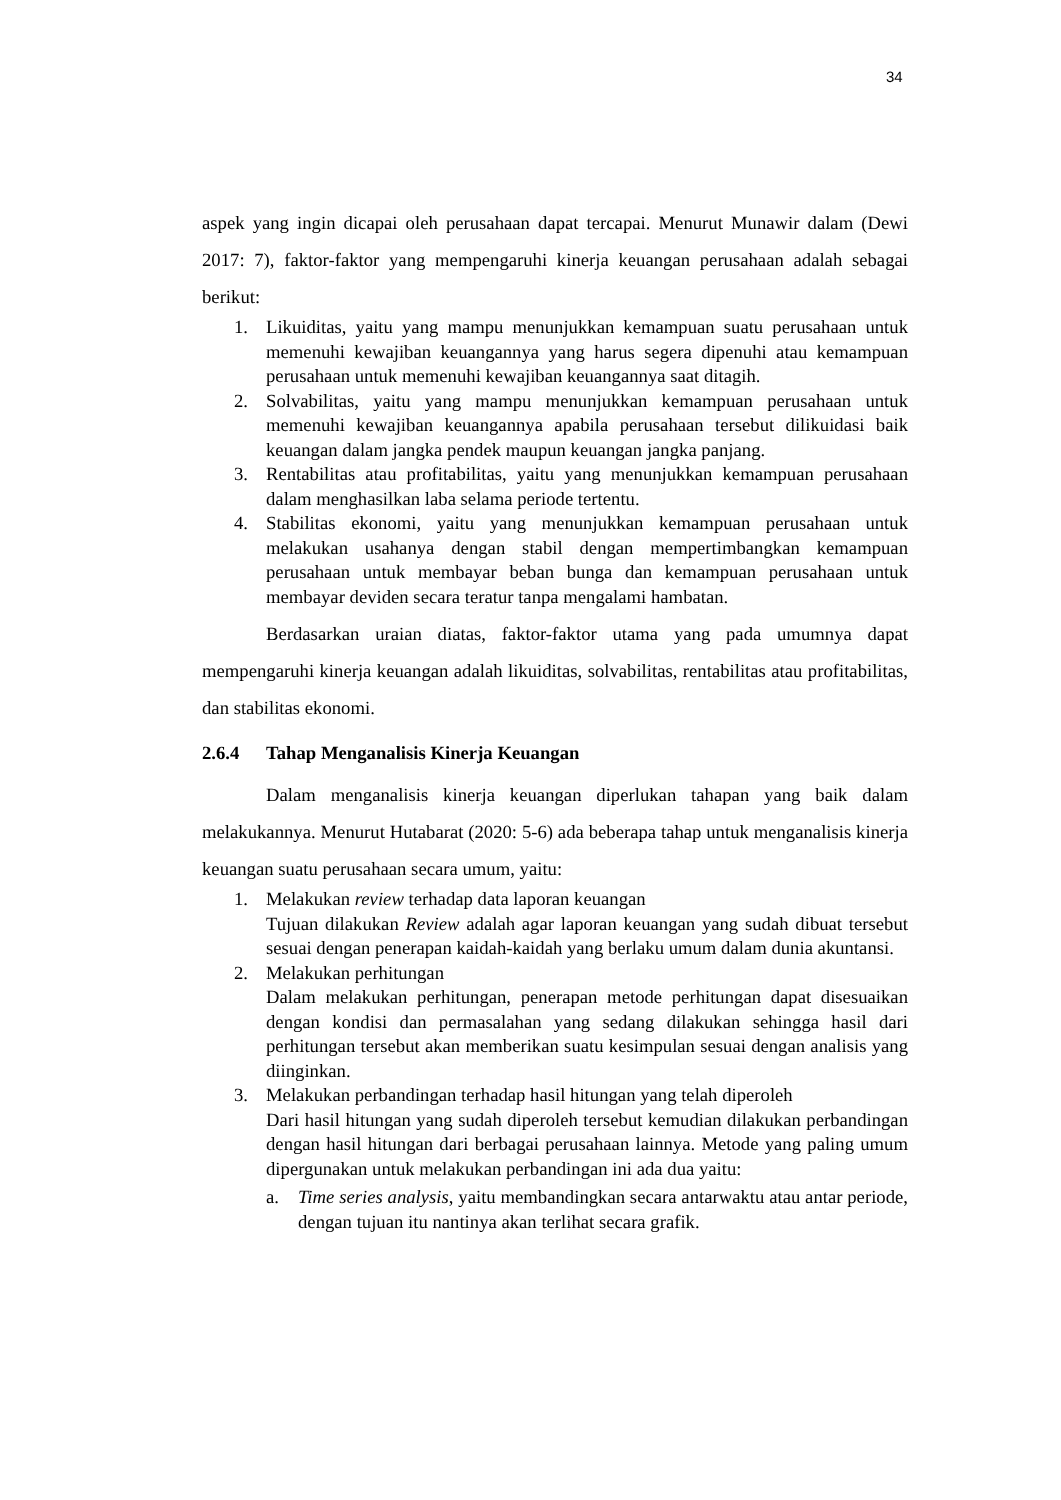34
aspek yang ingin dicapai oleh perusahaan dapat tercapai. Menurut Munawir dalam (Dewi 2017: 7), faktor-faktor yang mempengaruhi kinerja keuangan perusahaan adalah sebagai berikut:
1. Likuiditas, yaitu yang mampu menunjukkan kemampuan suatu perusahaan untuk memenuhi kewajiban keuangannya yang harus segera dipenuhi atau kemampuan perusahaan untuk memenuhi kewajiban keuangannya saat ditagih.
2. Solvabilitas, yaitu yang mampu menunjukkan kemampuan perusahaan untuk memenuhi kewajiban keuangannya apabila perusahaan tersebut dilikuidasi baik keuangan dalam jangka pendek maupun keuangan jangka panjang.
3. Rentabilitas atau profitabilitas, yaitu yang menunjukkan kemampuan perusahaan dalam menghasilkan laba selama periode tertentu.
4. Stabilitas ekonomi, yaitu yang menunjukkan kemampuan perusahaan untuk melakukan usahanya dengan stabil dengan mempertimbangkan kemampuan perusahaan untuk membayar beban bunga dan kemampuan perusahaan untuk membayar deviden secara teratur tanpa mengalami hambatan.
Berdasarkan uraian diatas, faktor-faktor utama yang pada umumnya dapat mempengaruhi kinerja keuangan adalah likuiditas, solvabilitas, rentabilitas atau profitabilitas, dan stabilitas ekonomi.
2.6.4 Tahap Menganalisis Kinerja Keuangan
Dalam menganalisis kinerja keuangan diperlukan tahapan yang baik dalam melakukannya. Menurut Hutabarat (2020: 5-6) ada beberapa tahap untuk menganalisis kinerja keuangan suatu perusahaan secara umum, yaitu:
1. Melakukan review terhadap data laporan keuangan
Tujuan dilakukan Review adalah agar laporan keuangan yang sudah dibuat tersebut sesuai dengan penerapan kaidah-kaidah yang berlaku umum dalam dunia akuntansi.
2. Melakukan perhitungan
Dalam melakukan perhitungan, penerapan metode perhitungan dapat disesuaikan dengan kondisi dan permasalahan yang sedang dilakukan sehingga hasil dari perhitungan tersebut akan memberikan suatu kesimpulan sesuai dengan analisis yang diinginkan.
3. Melakukan perbandingan terhadap hasil hitungan yang telah diperoleh
Dari hasil hitungan yang sudah diperoleh tersebut kemudian dilakukan perbandingan dengan hasil hitungan dari berbagai perusahaan lainnya. Metode yang paling umum dipergunakan untuk melakukan perbandingan ini ada dua yaitu:
a. Time series analysis, yaitu membandingkan secara antarwaktu atau antar periode, dengan tujuan itu nantinya akan terlihat secara grafik.